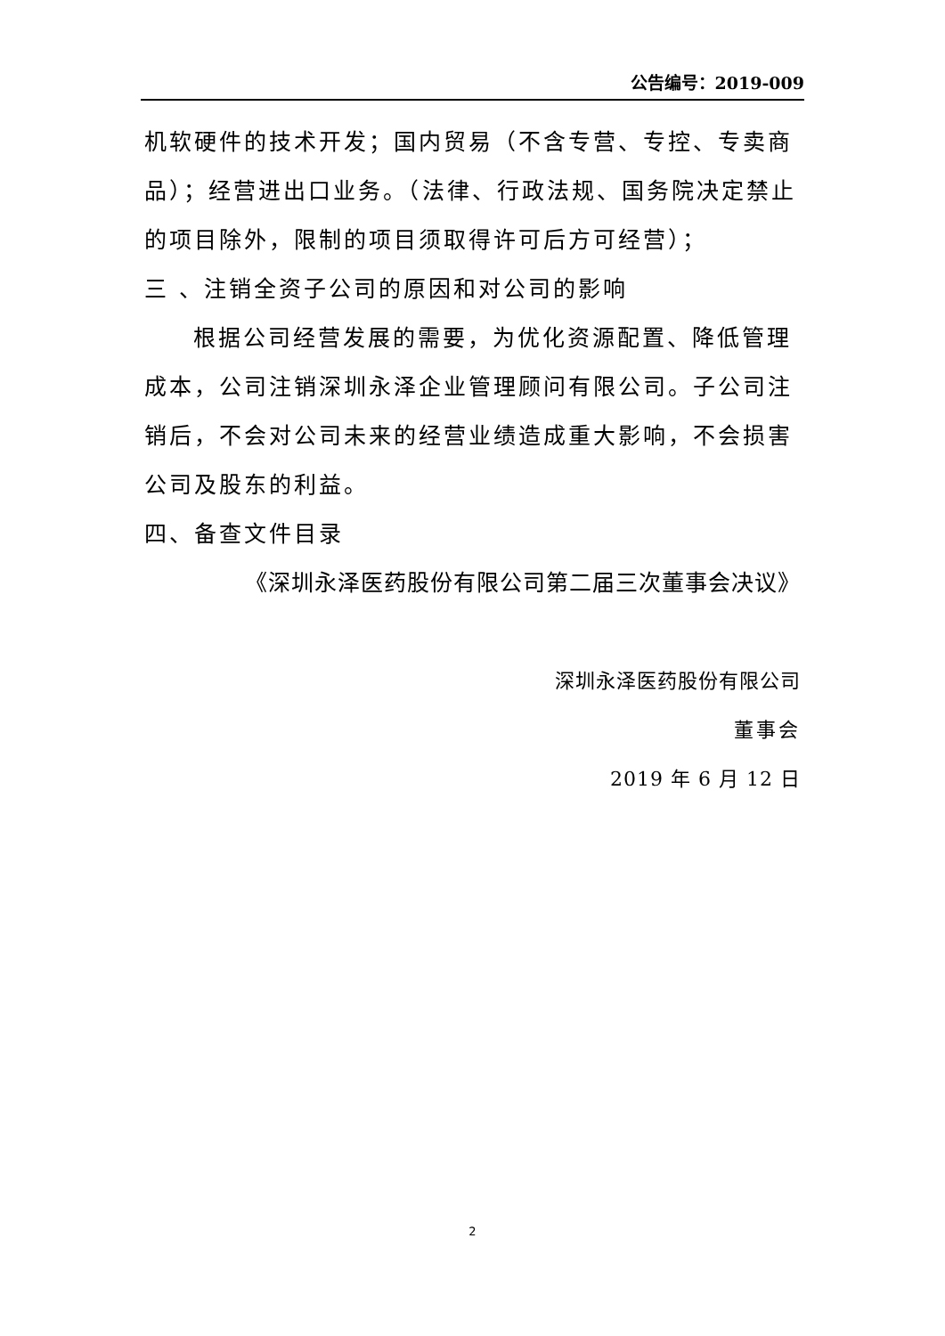公告编号：2019-009
机软硬件的技术开发；国内贸易（不含专营、专控、专卖商品）；经营进出口业务。（法律、行政法规、国务院决定禁止的项目除外，限制的项目须取得许可后方可经营）；
三 、注销全资子公司的原因和对公司的影响
根据公司经营发展的需要，为优化资源配置、降低管理成本，公司注销深圳永泽企业管理顾问有限公司。子公司注销后，不会对公司未来的经营业绩造成重大影响，不会损害公司及股东的利益。
四、备查文件目录
《深圳永泽医药股份有限公司第二届三次董事会决议》
深圳永泽医药股份有限公司
董事会
2019 年 6 月 12 日
2